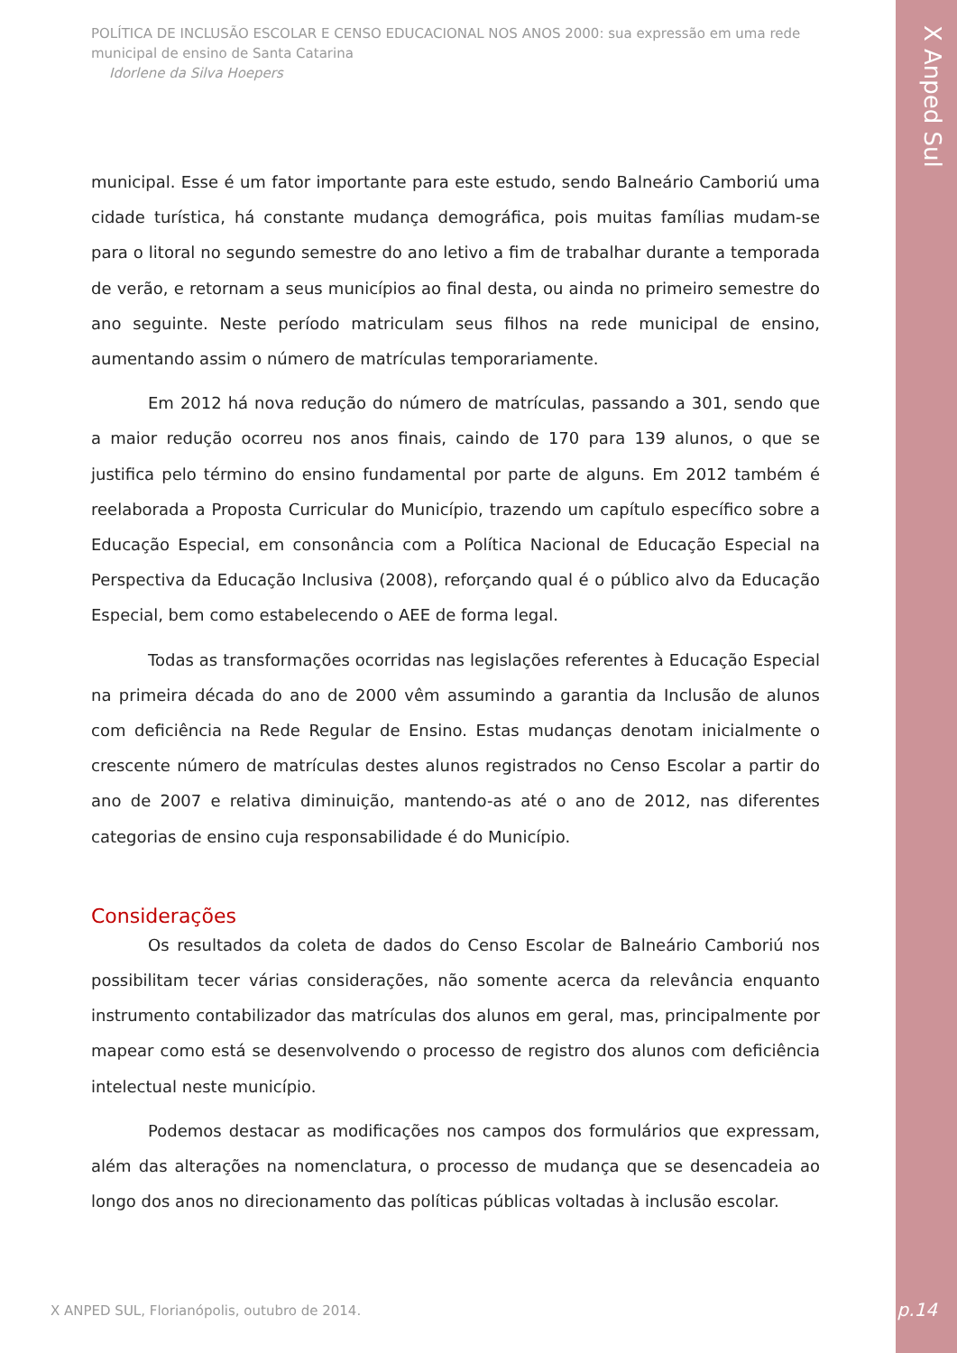X Anped Sul
POLÍTICA DE INCLUSÃO ESCOLAR E CENSO EDUCACIONAL NOS ANOS 2000: sua expressão em uma rede municipal de ensino de Santa Catarina
Idorlene da Silva Hoepers
municipal. Esse é um fator importante para este estudo, sendo Balneário Camboriú uma cidade turística, há constante mudança demográfica, pois muitas famílias mudam-se para o litoral no segundo semestre do ano letivo a fim de trabalhar durante a temporada de verão, e retornam a seus municípios ao final desta, ou ainda no primeiro semestre do ano seguinte. Neste período matriculam seus filhos na rede municipal de ensino, aumentando assim o número de matrículas temporariamente.
Em 2012 há nova redução do número de matrículas, passando a 301, sendo que a maior redução ocorreu nos anos finais, caindo de 170 para 139 alunos, o que se justifica pelo término do ensino fundamental por parte de alguns. Em 2012 também é reelaborada a Proposta Curricular do Município, trazendo um capítulo específico sobre a Educação Especial, em consonância com a Política Nacional de Educação Especial na Perspectiva da Educação Inclusiva (2008), reforçando qual é o público alvo da Educação Especial, bem como estabelecendo o AEE de forma legal.
Todas as transformações ocorridas nas legislações referentes à Educação Especial na primeira década do ano de 2000 vêm assumindo a garantia da Inclusão de alunos com deficiência na Rede Regular de Ensino. Estas mudanças denotam inicialmente o crescente número de matrículas destes alunos registrados no Censo Escolar a partir do ano de 2007 e relativa diminuição, mantendo-as até o ano de 2012, nas diferentes categorias de ensino cuja responsabilidade é do Município.
Considerações
Os resultados da coleta de dados do Censo Escolar de Balneário Camboriú nos possibilitam tecer várias considerações, não somente acerca da relevância enquanto instrumento contabilizador das matrículas dos alunos em geral, mas, principalmente por mapear como está se desenvolvendo o processo de registro dos alunos com deficiência intelectual neste município.
Podemos destacar as modificações nos campos dos formulários que expressam, além das alterações na nomenclatura, o processo de mudança que se desencadeia ao longo dos anos no direcionamento das políticas públicas voltadas à inclusão escolar.
X ANPED SUL, Florianópolis, outubro de 2014.
p.14